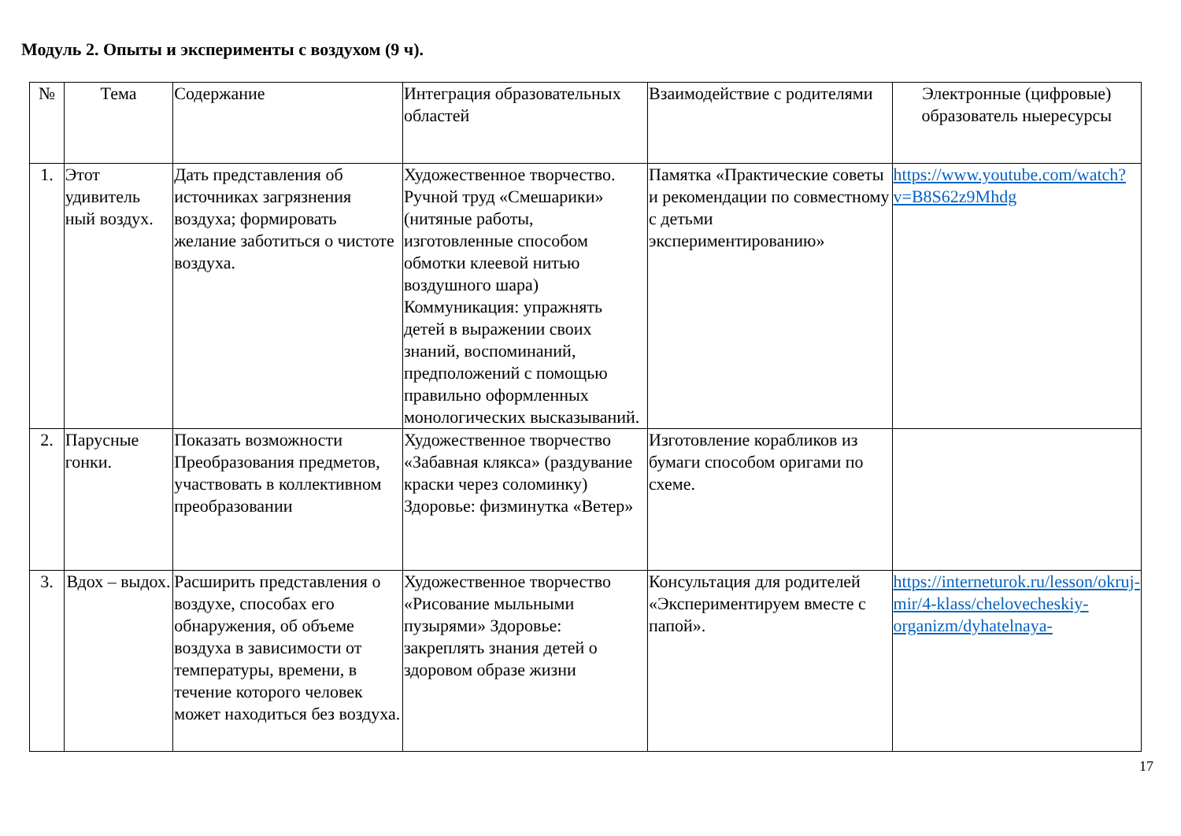Модуль 2. Опыты и эксперименты с воздухом (9 ч).
| № | Тема | Содержание | Интеграция образовательных областей | Взаимодействие с родителями | Электронные (цифровые) образователь ныересурсы |
| --- | --- | --- | --- | --- | --- |
| 1. | Этот удивитель ный воздух. | Дать представления об источниках загрязнения воздуха; формировать желание заботиться о чистоте воздуха. | Художественное творчество. Ручной труд «Смешарики» (нитяные работы, изготовленные способом обмотки клеевой нитью воздушного шара) Коммуникация: упражнять детей в выражении своих знаний, воспоминаний, предположений с помощью правильно оформленных монологических высказываний. | Памятка «Практические советы и рекомендации по совместному с детьми экспериментированию» | https://www.youtube.com/watch?v=B8S62z9Mhdg |
| 2. | Парусные гонки. | Показать возможности Преобразования предметов, участвовать в коллективном преобразовании | Художественное творчество «Забавная клякса» (раздувание краски через соломинку) Здоровье: физминутка «Ветер» | Изготовление корабликов из бумаги способом оригами по схеме. | |
| 3. | Вдох – выдох. | Расширить представления о воздухе, способах его обнаружения, об объеме воздуха в зависимости от температуры, времени, в течение которого человек может находиться без воздуха. | Художественное творчество «Рисование мыльными пузырями» Здоровье: закреплять знания детей о здоровом образе жизни | Консультация для родителей «Экспериментируем вместе с папой». | https://interneturok.ru/lesson/okruj- mir/4-klass/chelovecheskiy-organizm/dyhatelnaya- |
17